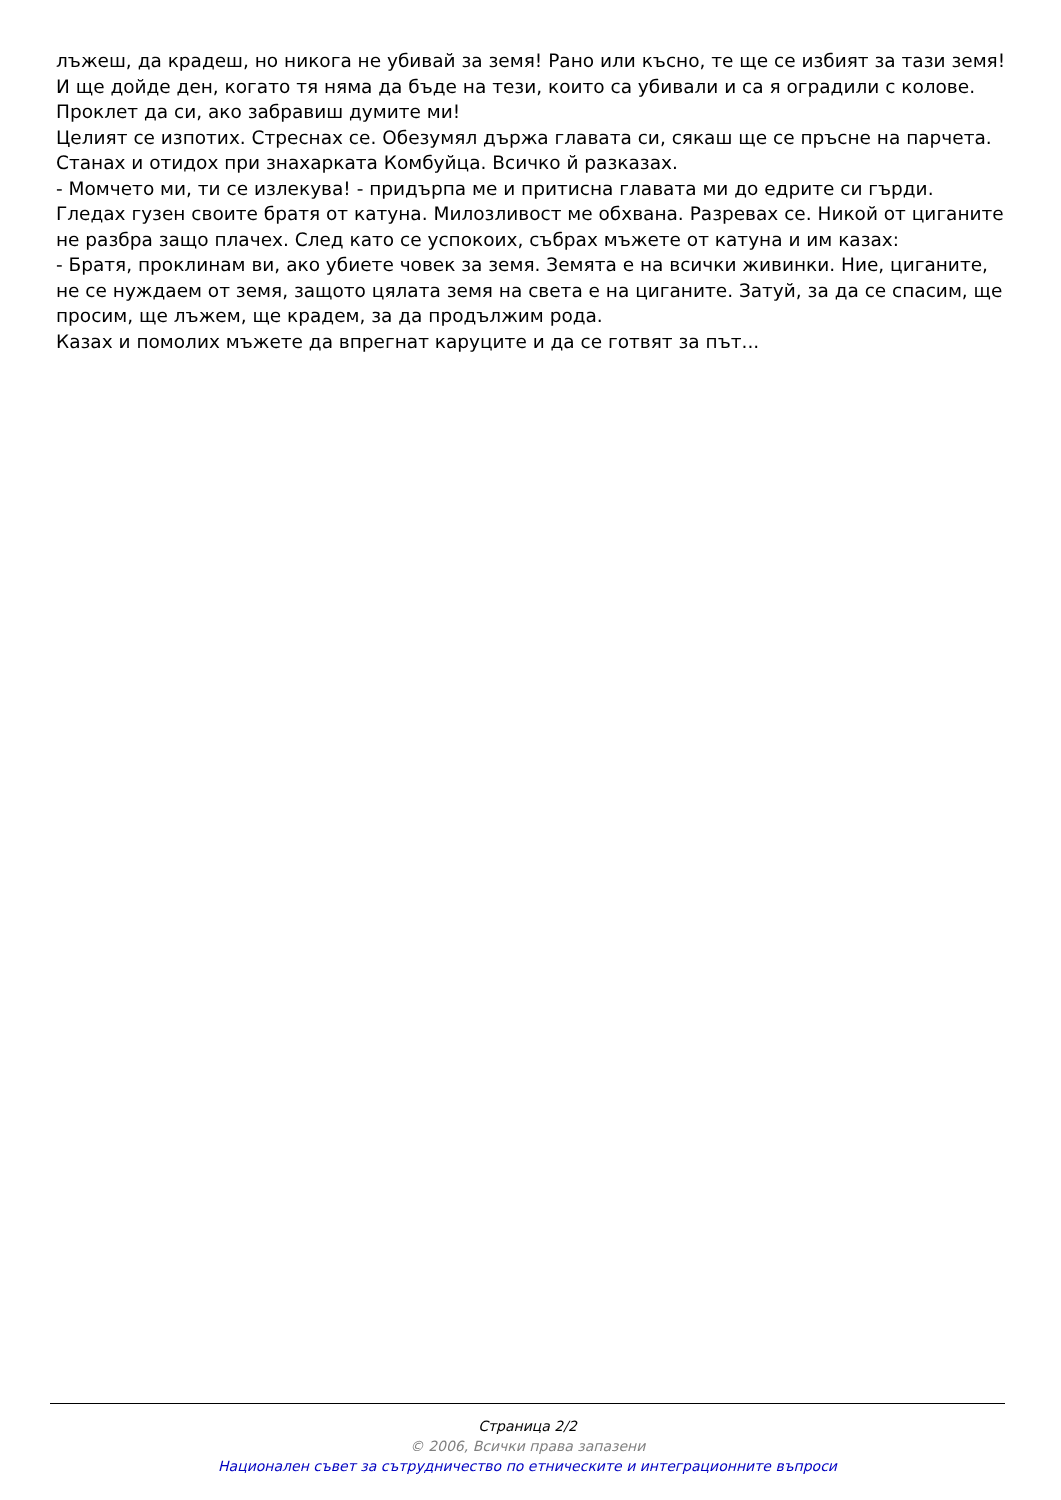лъжеш, да крадеш, но никога не убивай за земя! Рано или късно, те ще се избият за тази земя! И ще дойде ден, когато тя няма да бъде на тези, които са убивали и са я оградили с колове. Проклет да си, ако забравиш думите ми!
Целият се изпотих. Стреснах се. Обезумял държа главата си, сякаш ще се пръсне на парчета. Станах и отидох при знахарката Комбуйца. Всичко й разказах.
- Момчето ми, ти се излекува! - придърпа ме и притисна главата ми до едрите си гърди.
Гледах гузен своите братя от катуна. Милозливост ме обхвана. Разревах се. Никой от циганите не разбра защо плачех. След като се успокоих, събрах мъжете от катуна и им казах:
- Братя, проклинам ви, ако убиете човек за земя. Земята е на всички живинки. Ние, циганите, не се нуждаем от земя, защото цялата земя на света е на циганите. Затуй, за да се спасим, ще просим, ще лъжем, ще крадем, за да продължим рода.
Казах и помолих мъжете да впрегнат каруците и да се готвят за път...
Страница 2/2
© 2006, Всички права запазени
Национален съвет за сътрудничество по етническите и интеграционните въпроси